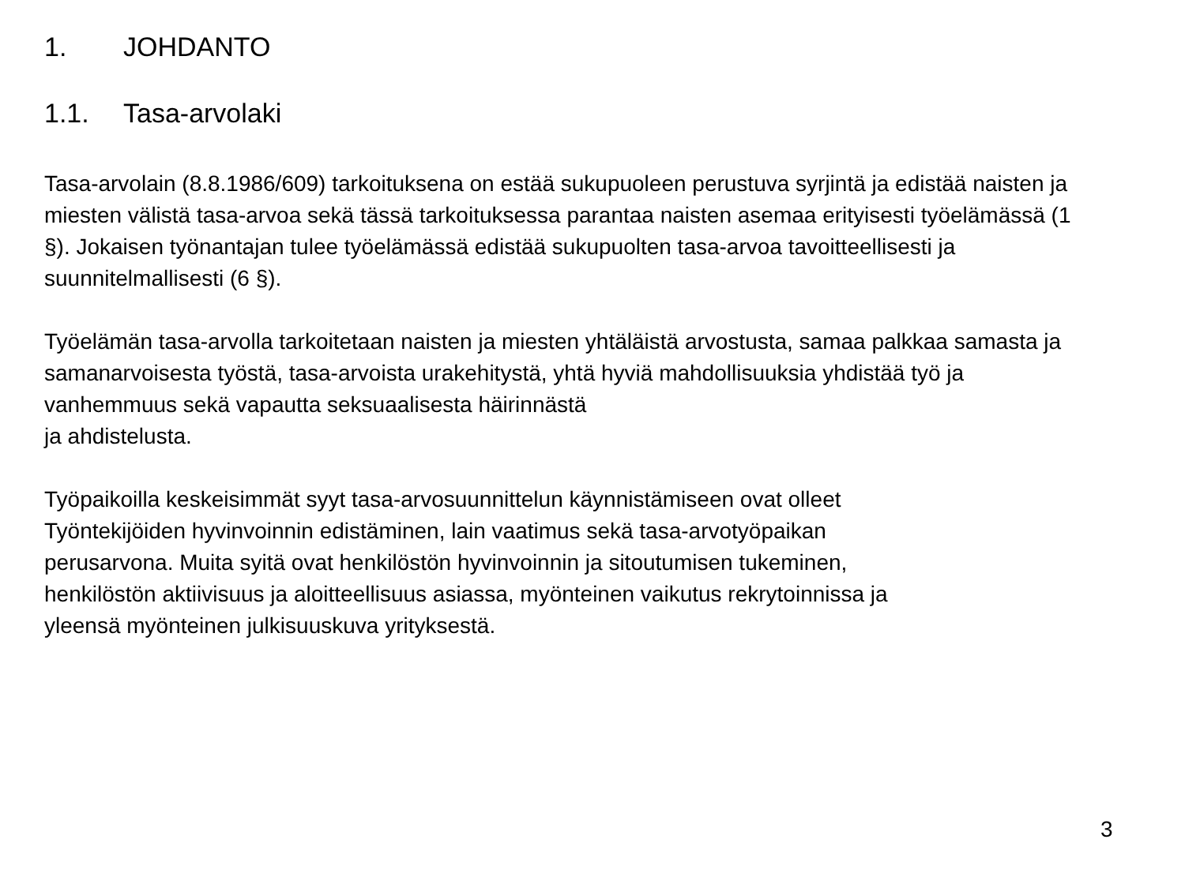1. JOHDANTO
1.1. Tasa-arvolaki
Tasa-arvolain (8.8.1986/609) tarkoituksena on estää sukupuoleen perustuva syrjintä ja edistää naisten ja miesten välistä tasa-arvoa sekä tässä tarkoituksessa parantaa naisten asemaa erityisesti työelämässä (1 §). Jokaisen työnantajan tulee työelämässä edistää sukupuolten tasa-arvoa tavoitteellisesti ja suunnitelmallisesti (6 §).
Työelämän tasa-arvolla tarkoitetaan naisten ja miesten yhtäläistä arvostusta, samaa palkkaa samasta ja samanarvoisesta työstä, tasa-arvoista urakehitystä, yhtä hyviä mahdollisuuksia yhdistää työ ja vanhemmuus sekä vapautta seksuaalisesta häirinnästä
ja ahdistelusta.
Työpaikoilla keskeisimmät syyt tasa-arvosuunnittelun käynnistämiseen ovat olleet
Työntekijöiden hyvinvoinnin edistäminen, lain vaatimus sekä tasa-arvotyöpaikan
perusarvona. Muita syitä ovat henkilöstön hyvinvoinnin ja sitoutumisen tukeminen,
henkilöstön aktiivisuus ja aloitteellisuus asiassa, myönteinen vaikutus rekrytoinnissa ja
yleensä myönteinen julkisuuskuva yrityksestä.
3